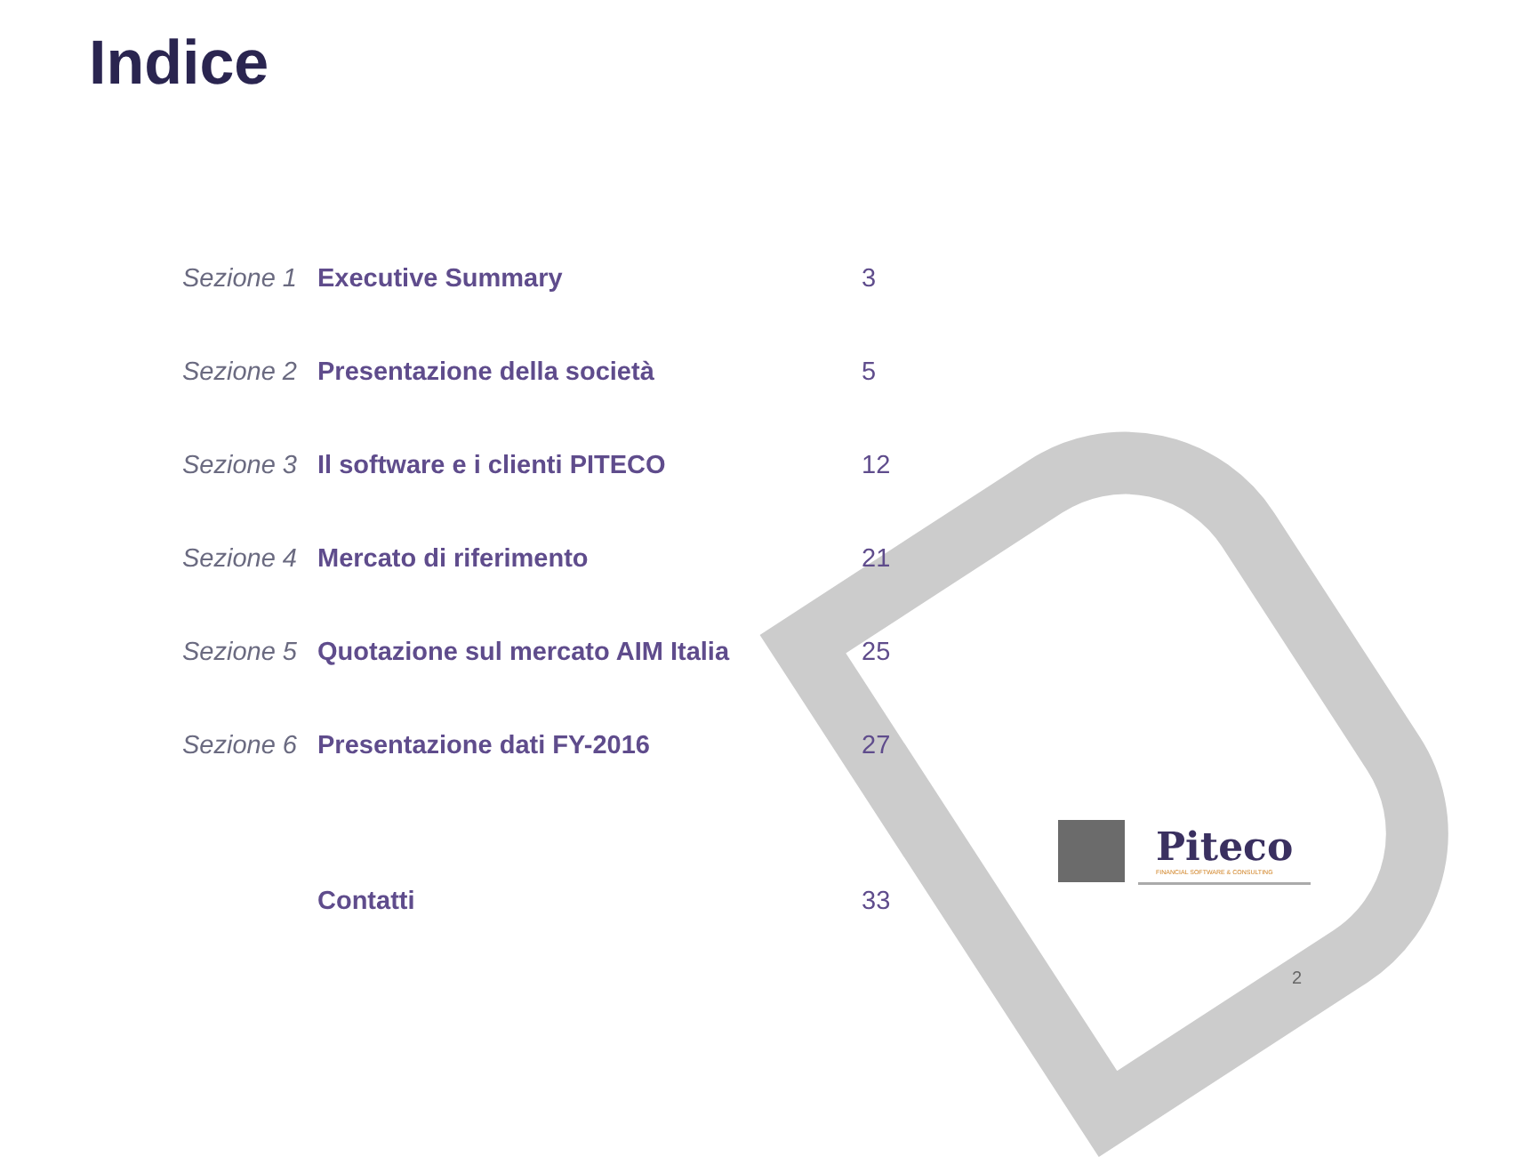Indice
| Sezione 1 | Executive Summary | 3 |
| Sezione 2 | Presentazione della società | 5 |
| Sezione 3 | Il software e i clienti PITECO | 12 |
| Sezione 4 | Mercato di riferimento | 21 |
| Sezione 5 | Quotazione sul mercato AIM Italia | 25 |
| Sezione 6 | Presentazione dati FY-2016 | 27 |
| | Contatti | 33 |
Piteco
FINANCIAL SOFTWARE & CONSULTING
2